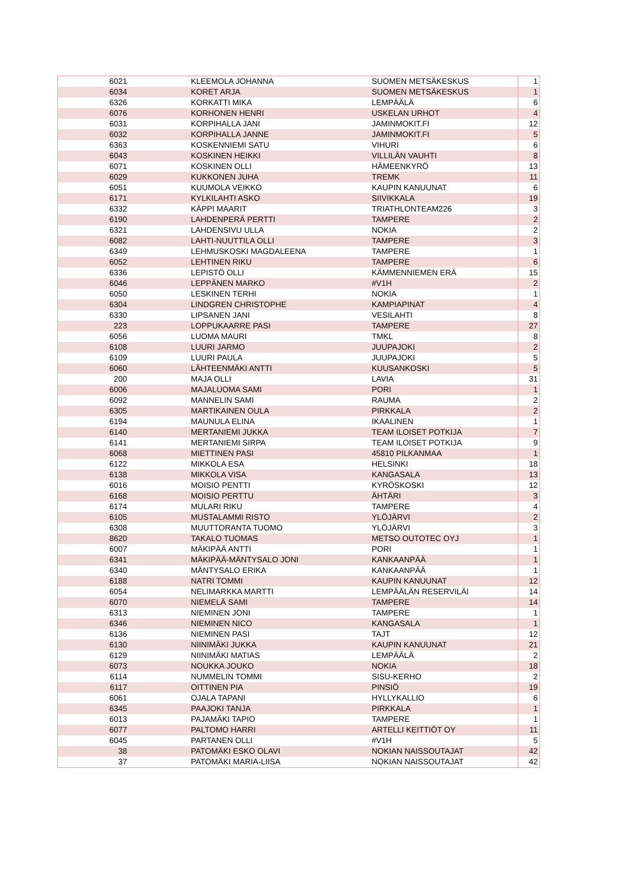| 6021 | KLEEMOLA JOHANNA | SUOMEN METSÄKESKUS | 1 |
| 6034 | KORET ARJA | SUOMEN METSÄKESKUS | 1 |
| 6326 | KORKATTI MIKA | LEMPÄÄLÄ | 6 |
| 6076 | KORHONEN HENRI | USKELAN URHOT | 4 |
| 6031 | KORPIHALLA JANI | JAMINMOKIT.FI | 12 |
| 6032 | KORPIHALLA JANNE | JAMINMOKIT.FI | 5 |
| 6363 | KOSKENNIEMI SATU | VIHURI | 6 |
| 6043 | KOSKINEN HEIKKI | VILLILÄN VAUHTI | 8 |
| 6071 | KOSKINEN OLLI | HÄMEENKYRÖ | 13 |
| 6029 | KUKKONEN JUHA | TREMK | 11 |
| 6051 | KUUMOLA VEIKKO | KAUPIN KANUUNAT | 6 |
| 6171 | KYLKILAHTI ASKO | SIIVIKKALA | 19 |
| 6332 | KÄPPI MAARIT | TRIATHLONTEAM226 | 3 |
| 6190 | LAHDENPERÄ PERTTI | TAMPERE | 2 |
| 6321 | LAHDENSIVU ULLA | NOKIA | 2 |
| 6082 | LAHTI-NUUTTILA OLLI | TAMPERE | 3 |
| 6349 | LEHMUSKOSKI MAGDALEENA | TAMPERE | 1 |
| 6052 | LEHTINEN RIKU | TAMPERE | 6 |
| 6336 | LEPISTÖ OLLI | KÄMMENNIEMEN ERÄ | 15 |
| 6046 | LEPPÄNEN MARKO | #V1H | 2 |
| 6050 | LESKINEN TERHI | NOKIA | 1 |
| 6304 | LINDGREN CHRISTOPHE | KAMPIAPINAT | 4 |
| 6330 | LIPSANEN JANI | VESILAHTI | 8 |
| 223 | LOPPUKAARRE PASI | TAMPERE | 27 |
| 6056 | LUOMA MAURI | TMKL | 8 |
| 6108 | LUURI JARMO | JUUPAJOKI | 2 |
| 6109 | LUURI PAULA | JUUPAJOKI | 5 |
| 6060 | LÄHTEENMÄKI ANTTI | KUUSANKOSKI | 5 |
| 200 | MAJA OLLI | LAVIA | 31 |
| 6006 | MAJALUOMA SAMI | PORI | 1 |
| 6092 | MANNELIN SAMI | RAUMA | 2 |
| 6305 | MARTIKAINEN OULA | PIRKKALA | 2 |
| 6194 | MAUNULA ELINA | IKAALINEN | 1 |
| 6140 | MERTANIEMI JUKKA | TEAM ILOISET POTKIJA | 7 |
| 6141 | MERTANIEMI SIRPA | TEAM ILOISET POTKIJA | 9 |
| 6068 | MIETTINEN PASI | 45810 PILKANMAA | 1 |
| 6122 | MIKKOLA ESA | HELSINKI | 18 |
| 6138 | MIKKOLA VISA | KANGASALA | 13 |
| 6016 | MOISIO PENTTI | KYRÖSKOSKI | 12 |
| 6168 | MOISIO PERTTU | ÄHTÄRI | 3 |
| 6174 | MULARI RIKU | TAMPERE | 4 |
| 6105 | MUSTALAMMI RISTO | YLÖJÄRVI | 2 |
| 6308 | MUUTTORANTA TUOMO | YLÖJÄRVI | 3 |
| 8620 | TAKALO TUOMAS | METSO OUTOTEC OYJ | 1 |
| 6007 | MÄKIPÄÄ ANTTI | PORI | 1 |
| 6341 | MÄKIPÄÄ-MÄNTYSALO JONI | KANKAANPÄÄ | 1 |
| 6340 | MÄNTYSALO ERIKA | KANKAANPÄÄ | 1 |
| 6188 | NATRI TOMMI | KAUPIN KANUUNAT | 12 |
| 6054 | NELIMARKKA MARTTI | LEMPÄÄLÄN RESERVILÄI | 14 |
| 6070 | NIEMELÄ SAMI | TAMPERE | 14 |
| 6313 | NIEMINEN JONI | TAMPERE | 1 |
| 6346 | NIEMINEN NICO | KANGASALA | 1 |
| 6136 | NIEMINEN PASI | TAJT | 12 |
| 6130 | NIINIMÄKI JUKKA | KAUPIN KANUUNAT | 21 |
| 6129 | NIINIMÄKI MATIAS | LEMPÄÄLÄ | 2 |
| 6073 | NOUKKA JOUKO | NOKIA | 18 |
| 6114 | NUMMELIN TOMMI | SISU-KERHO | 2 |
| 6117 | OITTINEN PIA | PINSIÖ | 19 |
| 6061 | OJALA TAPANI | HYLLYKALLIO | 6 |
| 6345 | PAAJOKI TANJA | PIRKKALA | 1 |
| 6013 | PAJAMÄKI TAPIO | TAMPERE | 1 |
| 6077 | PALTOMO HARRI | ARTELLI KEITTIÖT OY | 11 |
| 6045 | PARTANEN OLLI | #V1H | 5 |
| 38 | PATOMÄKI ESKO OLAVI | NOKIAN NAISSOUTAJAT | 42 |
| 37 | PATOMÄKI MARIA-LIISA | NOKIAN NAISSOUTAJAT | 42 |